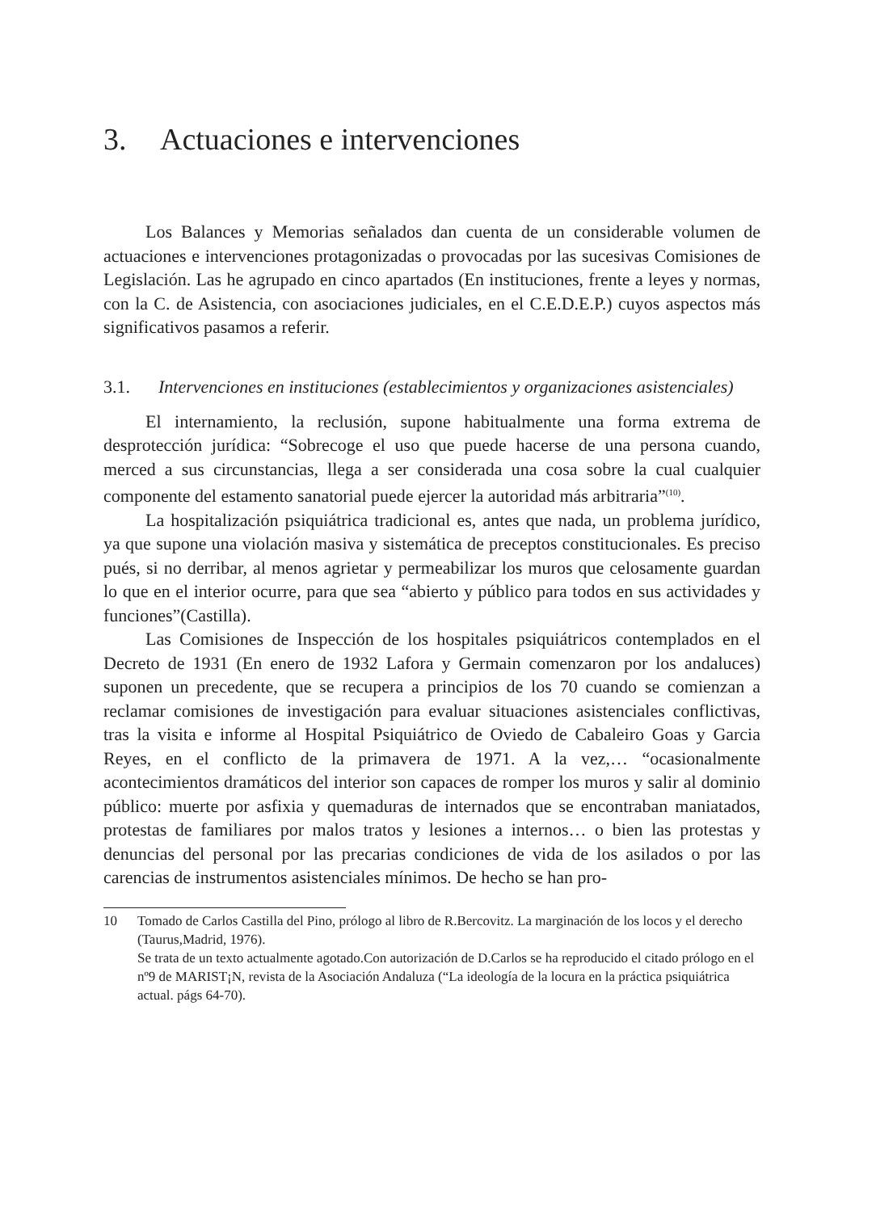3. Actuaciones e intervenciones
Los Balances y Memorias señalados dan cuenta de un considerable volumen de actuaciones e intervenciones protagonizadas o provocadas por las sucesivas Comisiones de Legislación. Las he agrupado en cinco apartados (En instituciones, frente a leyes y normas, con la C. de Asistencia, con asociaciones judiciales, en el C.E.D.E.P.) cuyos aspectos más significativos pasamos a referir.
3.1. Intervenciones en instituciones (establecimientos y organizaciones asistenciales)
El internamiento, la reclusión, supone habitualmente una forma extrema de desprotección jurídica: “Sobrecoge el uso que puede hacerse de una persona cuando, merced a sus circunstancias, llega a ser considerada una cosa sobre la cual cualquier componente del estamento sanatorial puede ejercer la autoridad más arbitraria”<sup>(10)</sup>.
La hospitalización psiquiátrica tradicional es, antes que nada, un problema jurídico, ya que supone una violación masiva y sistemática de preceptos constitucionales. Es preciso pués, si no derribar, al menos agrietar y permeabilizar los muros que celosamente guardan lo que en el interior ocurre, para que sea “abierto y público para todos en sus actividades y funciones”(Castilla).
Las Comisiones de Inspección de los hospitales psiquiátricos contemplados en el Decreto de 1931 (En enero de 1932 Lafora y Germain comenzaron por los andaluces) suponen un precedente, que se recupera a principios de los 70 cuando se comienzan a reclamar comisiones de investigación para evaluar situaciones asistenciales conflictivas, tras la visita e informe al Hospital Psiquiátrico de Oviedo de Cabaleiro Goas y Garcia Reyes, en el conflicto de la primavera de 1971. A la vez,… “ocasionalmente acontecimientos dramáticos del interior son capaces de romper los muros y salir al dominio público: muerte por asfixia y quemaduras de internados que se encontraban maniatados, protestas de familiares por malos tratos y lesiones a internos… o bien las protestas y denuncias del personal por las precarias condiciones de vida de los asilados o por las carencias de instrumentos asistenciales mínimos. De hecho se han pro-
10 Tomado de Carlos Castilla del Pino, prólogo al libro de R.Bercovitz. La marginación de los locos y el derecho (Taurus,Madrid, 1976).
Se trata de un texto actualmente agotado.Con autorización de D.Carlos se ha reproducido el citado prólogo en el nº9 de MARIST¡N, revista de la Asociación Andaluza (“La ideología de la locura en la práctica psiquiátrica actual. págs 64-70).